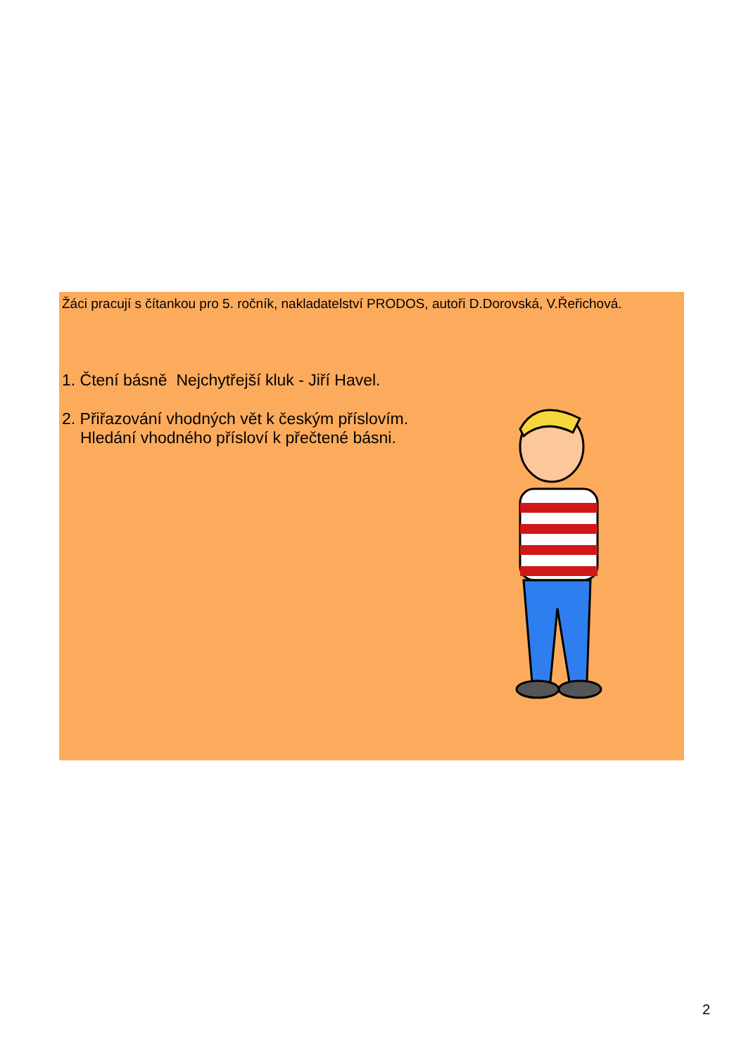Žáci pracují s čítankou pro 5. ročník, nakladatelství PRODOS, autoři D.Dorovská, V.Řeřichová.
1. Čtení básně Nejchytřejší kluk - Jiří Havel.
2. Přiřazování vhodných vět k českým příslovím.
Hledání vhodného přísloví k přečtené básni.
2